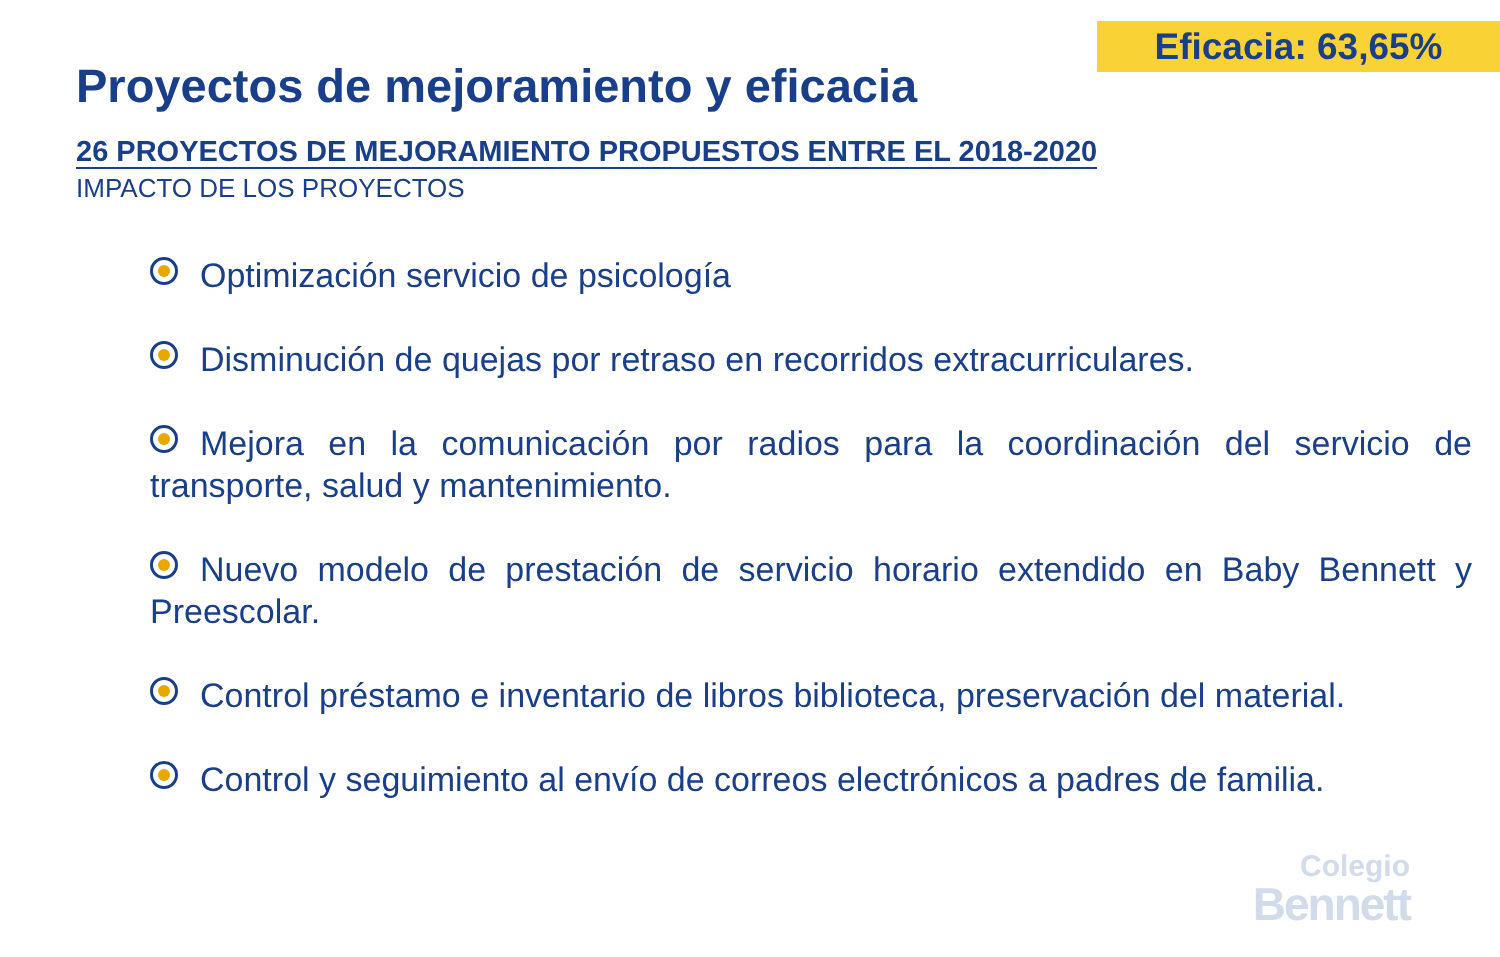Eficacia: 63,65%
Proyectos de mejoramiento y eficacia
26 PROYECTOS DE MEJORAMIENTO PROPUESTOS ENTRE EL 2018-2020
IMPACTO DE LOS PROYECTOS
Optimización servicio de psicología
Disminución de quejas por retraso en recorridos extracurriculares.
Mejora en la comunicación por radios para la coordinación del servicio de transporte, salud y mantenimiento.
Nuevo modelo de prestación de servicio horario extendido en Baby Bennett y Preescolar.
Control préstamo e inventario de libros biblioteca, preservación del material.
Control y seguimiento al envío de correos electrónicos a padres de familia.
Colegio
Bennett